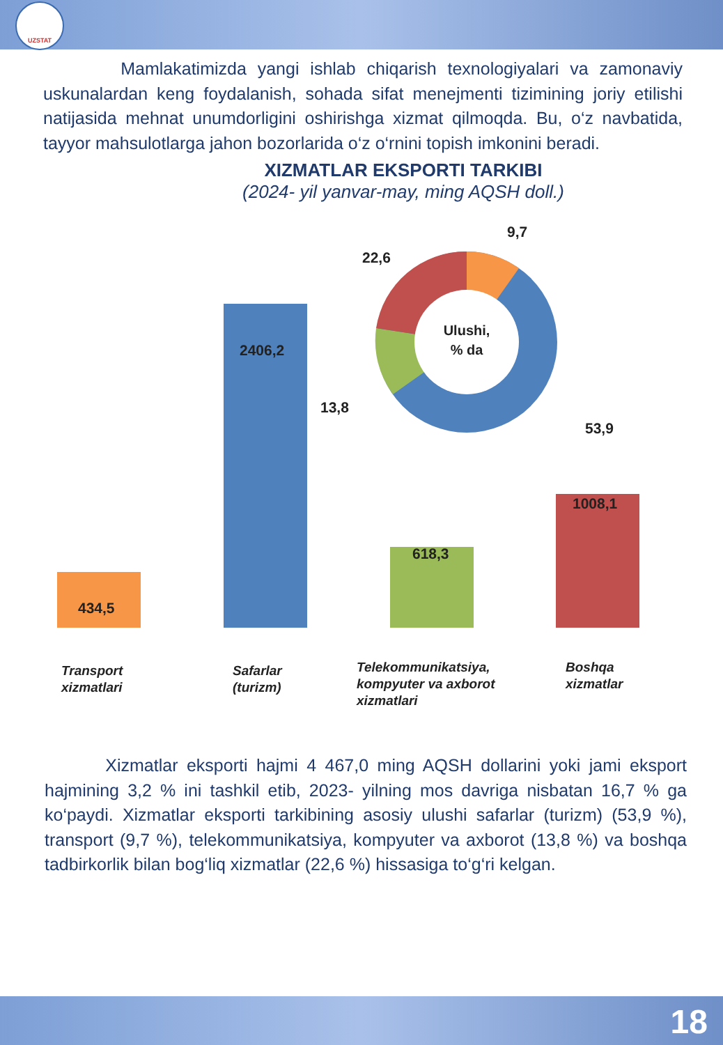UZSTAT
Mamlakatimizda yangi ishlab chiqarish texnologiyalari va zamonaviy uskunalardan keng foydalanish, sohada sifat menejmenti tizimining joriy etilishi natijasida mehnat unumdorligini oshirishga xizmat qilmoqda. Bu, o‘z navbatida, tayyor mahsulotlarga jahon bozorlarida o‘z o‘rnini topish imkonini beradi.
XIZMATLAR EKSPORTI TARKIBI
(2024- yil yanvar-may, ming AQSH doll.)
Ulushi,
% da
9,7
22,6
13,8
53,9
434,5
2406,2
618,3
1008,1
Transport
xizmatlari
Safarlar
(turizm)
Telekommunikatsiya,
kompyuter va axborot
xizmatlari
Boshqa
xizmatlar
Xizmatlar eksporti hajmi 4 467,0 ming AQSH dollarini yoki jami eksport hajmining 3,2 % ini tashkil etib, 2023- yilning mos davriga nisbatan 16,7 % ga ko‘paydi. Xizmatlar eksporti tarkibining asosiy ulushi safarlar (turizm) (53,9 %), transport (9,7 %), telekommunikatsiya, kompyuter va axborot (13,8 %) va boshqa tadbirkorlik bilan bog‘liq xizmatlar (22,6 %) hissasiga to‘g‘ri kelgan.
18